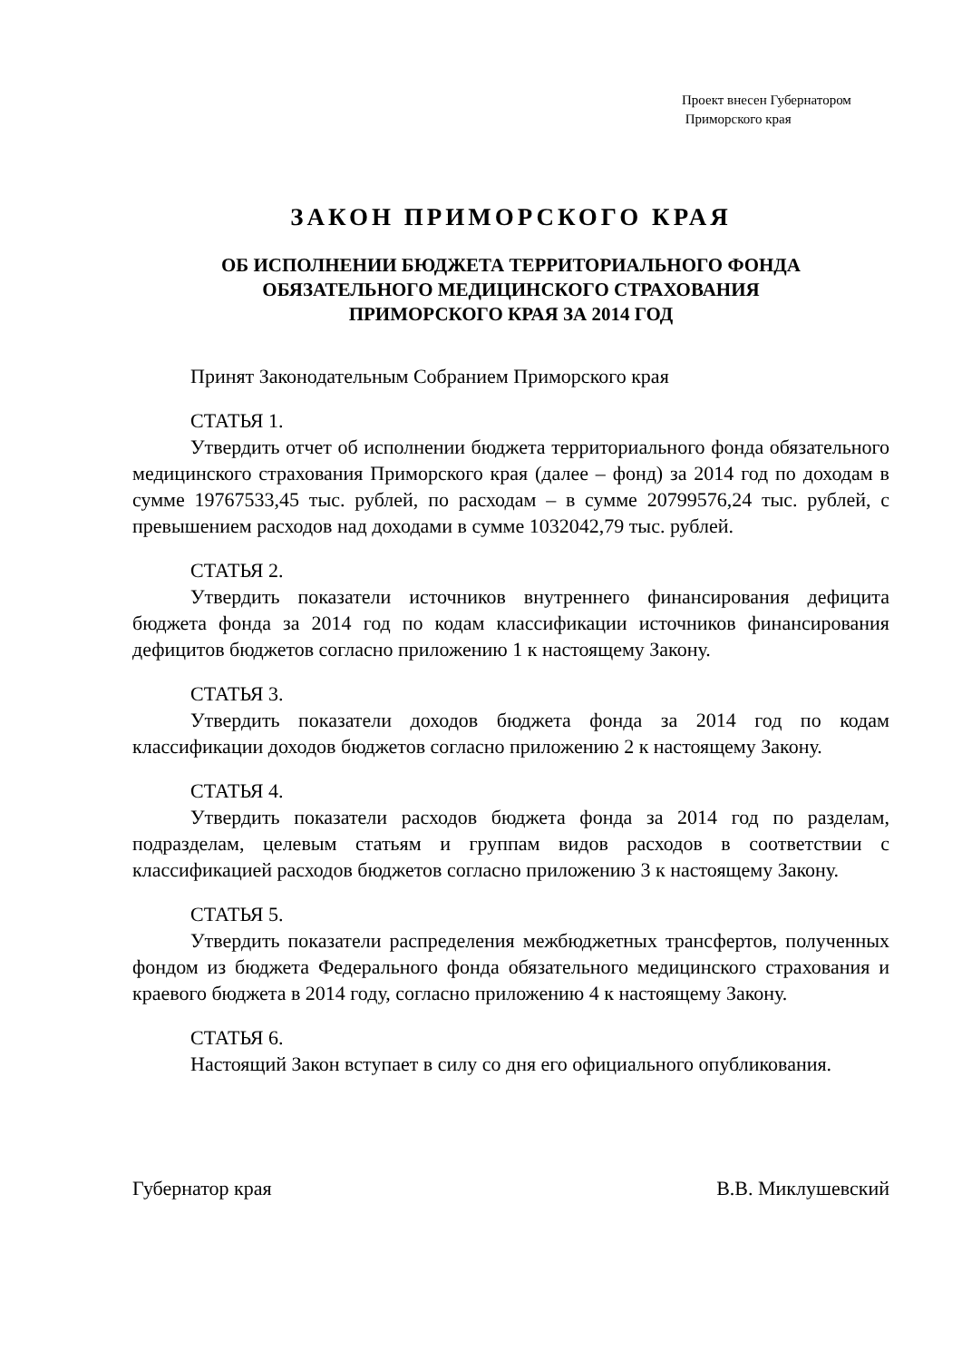Проект внесен Губернатором
Приморского края
ЗАКОН ПРИМОРСКОГО КРАЯ
ОБ ИСПОЛНЕНИИ БЮДЖЕТА ТЕРРИТОРИАЛЬНОГО ФОНДА
ОБЯЗАТЕЛЬНОГО МЕДИЦИНСКОГО СТРАХОВАНИЯ
ПРИМОРСКОГО КРАЯ ЗА 2014 ГОД
Принят Законодательным Собранием Приморского края
СТАТЬЯ 1.
Утвердить отчет об исполнении бюджета территориального фонда обязательного медицинского страхования Приморского края (далее – фонд) за 2014 год по доходам в сумме 19767533,45 тыс. рублей, по расходам – в сумме 20799576,24 тыс. рублей, с превышением расходов над доходами в сумме 1032042,79 тыс. рублей.
СТАТЬЯ 2.
Утвердить показатели источников внутреннего финансирования дефицита бюджета фонда за 2014 год по кодам классификации источников финансирования дефицитов бюджетов согласно приложению 1 к настоящему Закону.
СТАТЬЯ 3.
Утвердить показатели доходов бюджета фонда за 2014 год по кодам классификации доходов бюджетов согласно приложению 2 к настоящему Закону.
СТАТЬЯ 4.
Утвердить показатели расходов бюджета фонда за 2014 год по разделам, подразделам, целевым статьям и группам видов расходов в соответствии с классификацией расходов бюджетов согласно приложению 3 к настоящему Закону.
СТАТЬЯ 5.
Утвердить показатели распределения межбюджетных трансфертов, полученных фондом из бюджета Федерального фонда обязательного медицинского страхования и краевого бюджета в 2014 году, согласно приложению 4 к настоящему Закону.
СТАТЬЯ 6.
Настоящий Закон вступает в силу со дня его официального опубликования.
Губернатор края В.В. Миклушевский